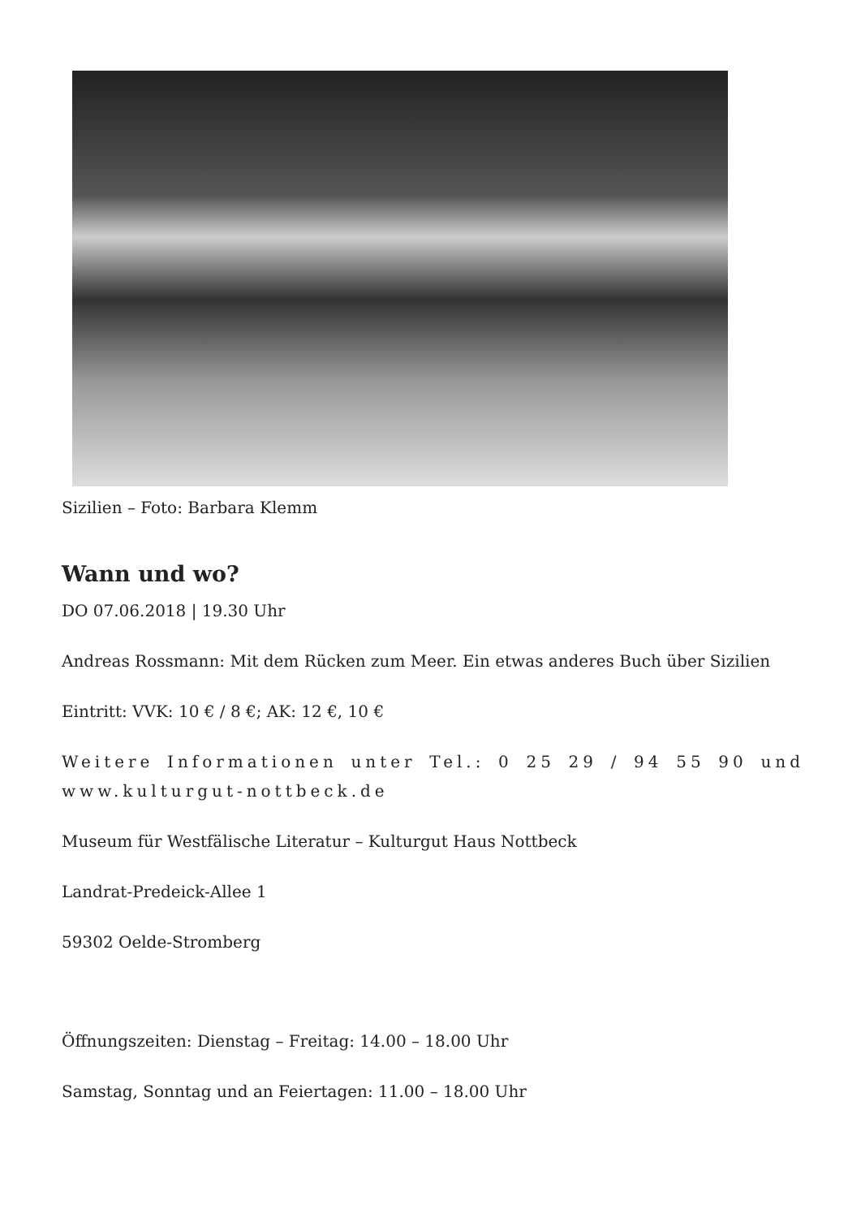Sizilien – Foto: Barbara Klemm
Wann und wo?
DO 07.06.2018 | 19.30 Uhr
Andreas Rossmann: Mit dem Rücken zum Meer. Ein etwas anderes Buch über Sizilien
Eintritt: VVK: 10 € / 8 €; AK: 12 €, 10 €
Weitere Informationen unter Tel.: 0 25 29 / 94 55 90 und www.kulturgut-nottbeck.de
Museum für Westfälische Literatur – Kulturgut Haus Nottbeck
Landrat-Predeick-Allee 1
59302 Oelde-Stromberg
Öffnungszeiten: Dienstag – Freitag: 14.00 – 18.00 Uhr
Samstag, Sonntag und an Feiertagen: 11.00 – 18.00 Uhr